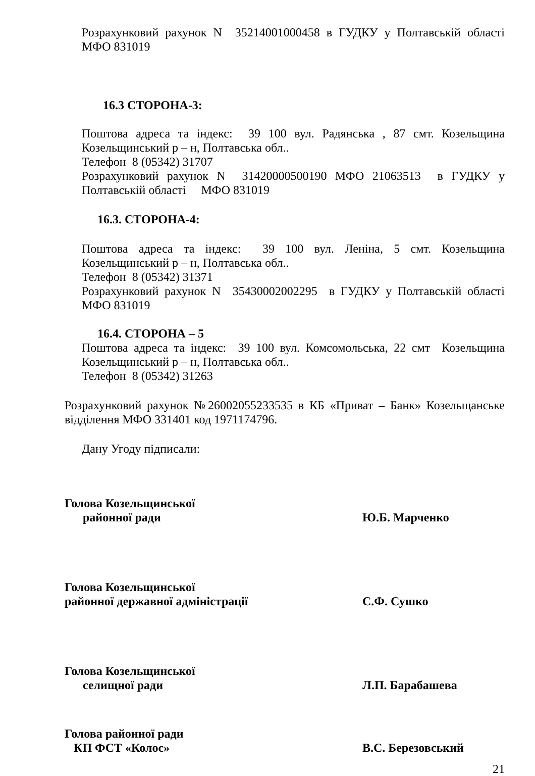Розрахунковий рахунок N 35214001000458 в ГУДКУ у Полтавській області МФО 831019
16.3 СТОРОНА-3:
Поштова адреса та індекс: 39 100 вул. Радянська , 87 смт. Козельщина Козельщинський р – н, Полтавська обл..
Телефон 8 (05342) 31707
Розрахунковий рахунок N 31420000500190 МФО 21063513 в ГУДКУ у Полтавській області МФО 831019
16.3. СТОРОНА-4:
Поштова адреса та індекс: 39 100 вул. Леніна, 5 смт. Козельщина Козельщинський р – н, Полтавська обл..
Телефон 8 (05342) 31371
Розрахунковий рахунок N 35430002002295 в ГУДКУ у Полтавській області МФО 831019
16.4. СТОРОНА – 5
Поштова адреса та індекс: 39 100 вул. Комсомольська, 22 смт Козельщина Козельщинський р – н, Полтавська обл..
Телефон 8 (05342) 31263
Розрахунковий рахунок №26002055233535 в КБ «Приват – Банк» Козельщанське відділення МФО 331401 код 1971174796.
Дану Угоду підписали:
Голова Козельщинської
районної ради
Ю.Б. Марченко
Голова Козельщинської
районної державної адміністрації
С.Ф. Сушко
Голова Козельщинської
селищної ради
Л.П. Барабашева
Голова районної ради
КП ФСТ «Колос»
В.С. Березовський
21